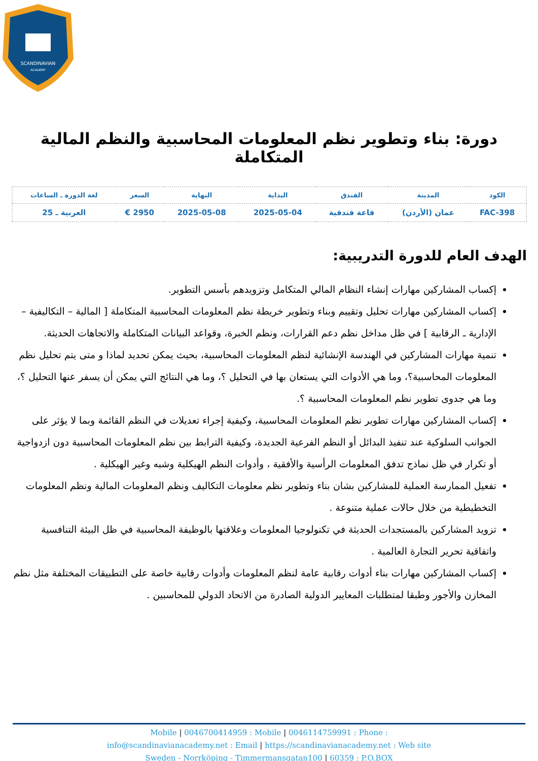SCANDINAVIAN
ACADEMY
دورة: بناء وتطوير نظم المعلومات المحاسبية والنظم المالية المتكاملة
| الكود | المدينة | الفندق | البداية | النهاية | السعر | لغة الدورة ـ الساعات |
| --- | --- | --- | --- | --- | --- | --- |
| FAC-398 | عمان (الأردن) | قاعة فندقية | 2025-05-04 | 2025-05-08 | 2950 € | العربية ـ 25 |
الهدف العام للدورة التدريبية:
إكساب المشاركين مهارات إنشاء النظام المالي المتكامل وتزويدهم بأسس التطوير.
إكساب المشاركين مهارات تحليل وتقييم وبناء وتطوير خريطة نظم المعلومات المحاسبية المتكاملة [ المالية – التكاليفية – الإدارية ـ الرقابية ] في ظل مداخل نظم دعم القرارات، ونظم الخبرة، وقواعد البيانات المتكاملة والاتجاهات الحديثة.
تنمية مهارات المشاركين في الهندسة الإنشائية لنظم المعلومات المحاسبية، بحيث يمكن تحديد لماذا و متى يتم تحليل نظم المعلومات المحاسبية؟، وما هي الأدوات التي يستعان بها في التحليل ؟، وما هي النتائج التي يمكن أن يسفر عنها التحليل ؟، وما هي جدوى تطوير نظم المعلومات المحاسبية ؟.
إكساب المشاركين مهارات تطوير نظم المعلومات المحاسبية، وكيفية إجراء تعديلات في النظم القائمة وبما لا يؤثر على الجوانب السلوكية عند تنفيذ البدائل أو النظم الفرعية الجديدة، وكيفية الترابط بين نظم المعلومات المحاسبية دون ازدواجية أو تكرار في ظل نماذج تدفق المعلومات الرأسية والأفقية ، وأدوات النظم الهيكلية وشبه وغير الهيكلية .
تفعيل الممارسة العملية للمشاركين بشان بناء وتطوير نظم معلومات التكاليف ونظم المعلومات المالية ونظم المعلومات التخطيطية من خلال حالات عملية متنوعة .
تزويد المشاركين بالمستجدات الحديثة في تكنولوجيا المعلومات وعلاقتها بالوظيفة المحاسبية في ظل البيئة التنافسية واتفاقية تحرير التجارة العالمية .
إكساب المشاركين مهارات بناء أدوات رقابية عامة لنظم المعلومات وأدوات رقابية خاصة على التطبيقات المختلفة مثل نظم المخازن والأجور وطبقا لمتطلبات المعايير الدولية الصادرة من الاتحاد الدولي للمحاسبين .
Mobile | 0046700414959 : Mobile | 0046114759991 : Phone :
info@scandinavianacademy.net : Email | https://scandinavianacademy.net : Web site
Sweden - Norrköping - Timmermansgatan100 | 60359 : P.O.BOX